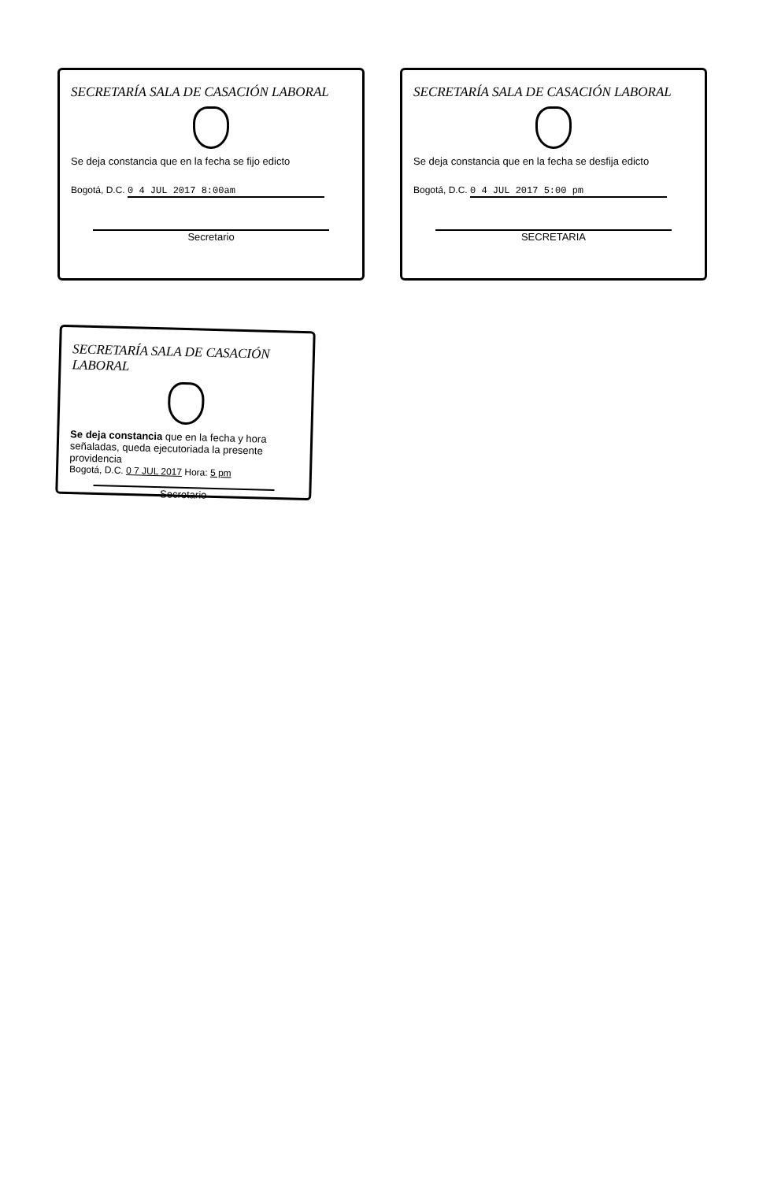SECRETARÍA SALA DE CASACIÓN LABORAL
Se deja constancia que en la fecha se fijo edicto
Bogotá, D.C. 0 4 JUL 2017 8:00am
Secretario
SECRETARÍA SALA DE CASACIÓN LABORAL
Se deja constancia que en la fecha se desfija edicto
Bogotá, D.C. 0 4 JUL 2017 5:00 pm
SECRETARIA
SECRETARÍA SALA DE CASACIÓN LABORAL
Se deja constancia que en la fecha y hora señaladas, queda ejecutoriada la presente providencia
Bogotá, D.C. 0 7 JUL 2017 Hora: 5 pm
Secretario